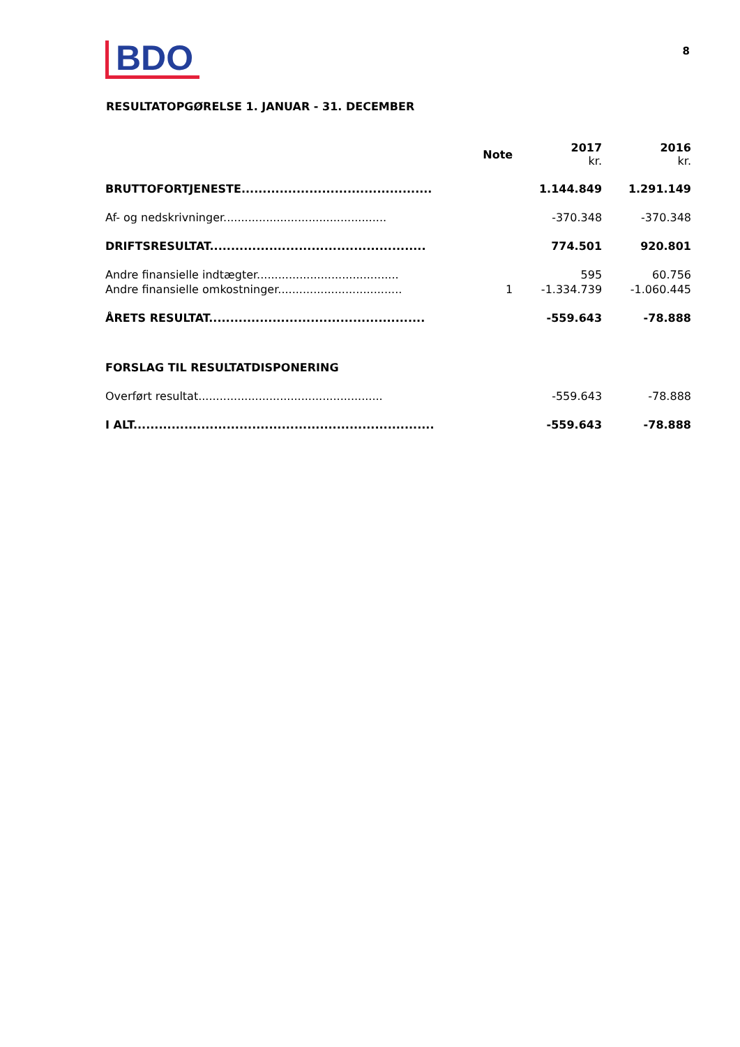BDO
8
RESULTATOPGØRELSE 1. JANUAR - 31. DECEMBER
| | Note | 2017 kr. | 2016 kr. |
| --- | --- | --- | --- |
| BRUTTOFORTJENESTE............................................. | | 1.144.849 | 1.291.149 |
| Af- og nedskrivninger.............................................. | | -370.348 | -370.348 |
| DRIFTSRESULTAT................................................... | | 774.501 | 920.801 |
| Andre finansielle indtægter........................................ | | 595 | 60.756 |
| Andre finansielle omkostninger................................... | 1 | -1.334.739 | -1.060.445 |
| ÅRETS RESULTAT................................................... | | -559.643 | -78.888 |
| FORSLAG TIL RESULTATDISPONERING | | | |
| Overført resultat.................................................... | | -559.643 | -78.888 |
| I ALT....................................................................... | | -559.643 | -78.888 |